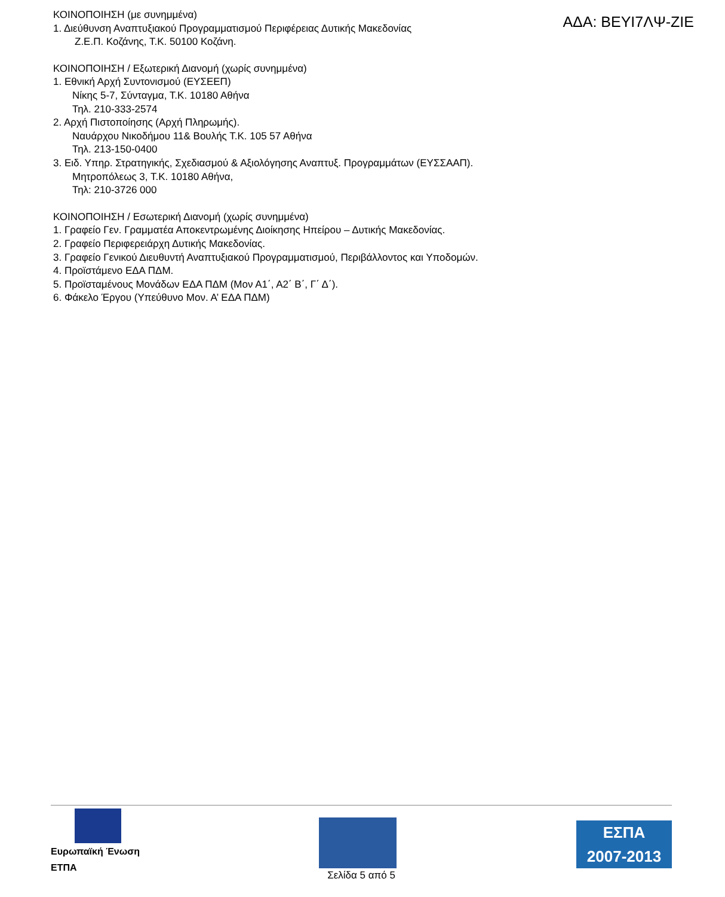ΚΟΙΝΟΠΟΙΗΣΗ (με συνημμένα)
1. Διεύθυνση Αναπτυξιακού Προγραμματισμού Περιφέρειας Δυτικής Μακεδονίας
Ζ.Ε.Π. Κοζάνης, Τ.Κ. 50100 Κοζάνη.
ΚΟΙΝΟΠΟΙΗΣΗ / Εξωτερική Διανομή (χωρίς συνημμένα)
1. Εθνική Αρχή Συντονισμού (ΕΥΣΕΕΠ)
Νίκης 5-7, Σύνταγμα, Τ.Κ. 10180 Αθήνα
Τηλ. 210-333-2574
2. Αρχή Πιστοποίησης (Αρχή Πληρωμής).
Ναυάρχου Νικοδήμου 11& Βουλής Τ.Κ. 105 57 Αθήνα
Τηλ. 213-150-0400
3. Ειδ. Υπηρ. Στρατηγικής, Σχεδιασμού & Αξιολόγησης Αναπτυξ. Προγραμμάτων (ΕΥΣΣΑΑΠ).
Μητροπόλεως 3, Τ.Κ. 10180 Αθήνα,
Τηλ: 210-3726 000
ΚΟΙΝΟΠΟΙΗΣΗ / Εσωτερική Διανομή (χωρίς συνημμένα)
1. Γραφείο Γεν. Γραμματέα Αποκεντρωμένης Διοίκησης Ηπείρου – Δυτικής Μακεδονίας.
2. Γραφείο Περιφερειάρχη Δυτικής Μακεδονίας.
3. Γραφείο Γενικού Διευθυντή Αναπτυξιακού Προγραμματισμού, Περιβάλλοντος και Υποδομών.
4. Προϊστάμενο ΕΔΑ ΠΔΜ.
5. Προϊσταμένους Μονάδων ΕΔΑ ΠΔΜ (Μον Α1΄, Α2΄ Β΄, Γ΄ Δ΄).
6. Φάκελο Έργου (Υπεύθυνο Μον. Α’ ΕΔΑ ΠΔΜ)
ΑΔΑ: ΒΕΥΙ7ΛΨ-ΖΙΕ
Ευρωπαϊκή Ένωση
ΕΤΠΑ
ΕΣΠΑ
2007-2013
Σελίδα 5 από 5